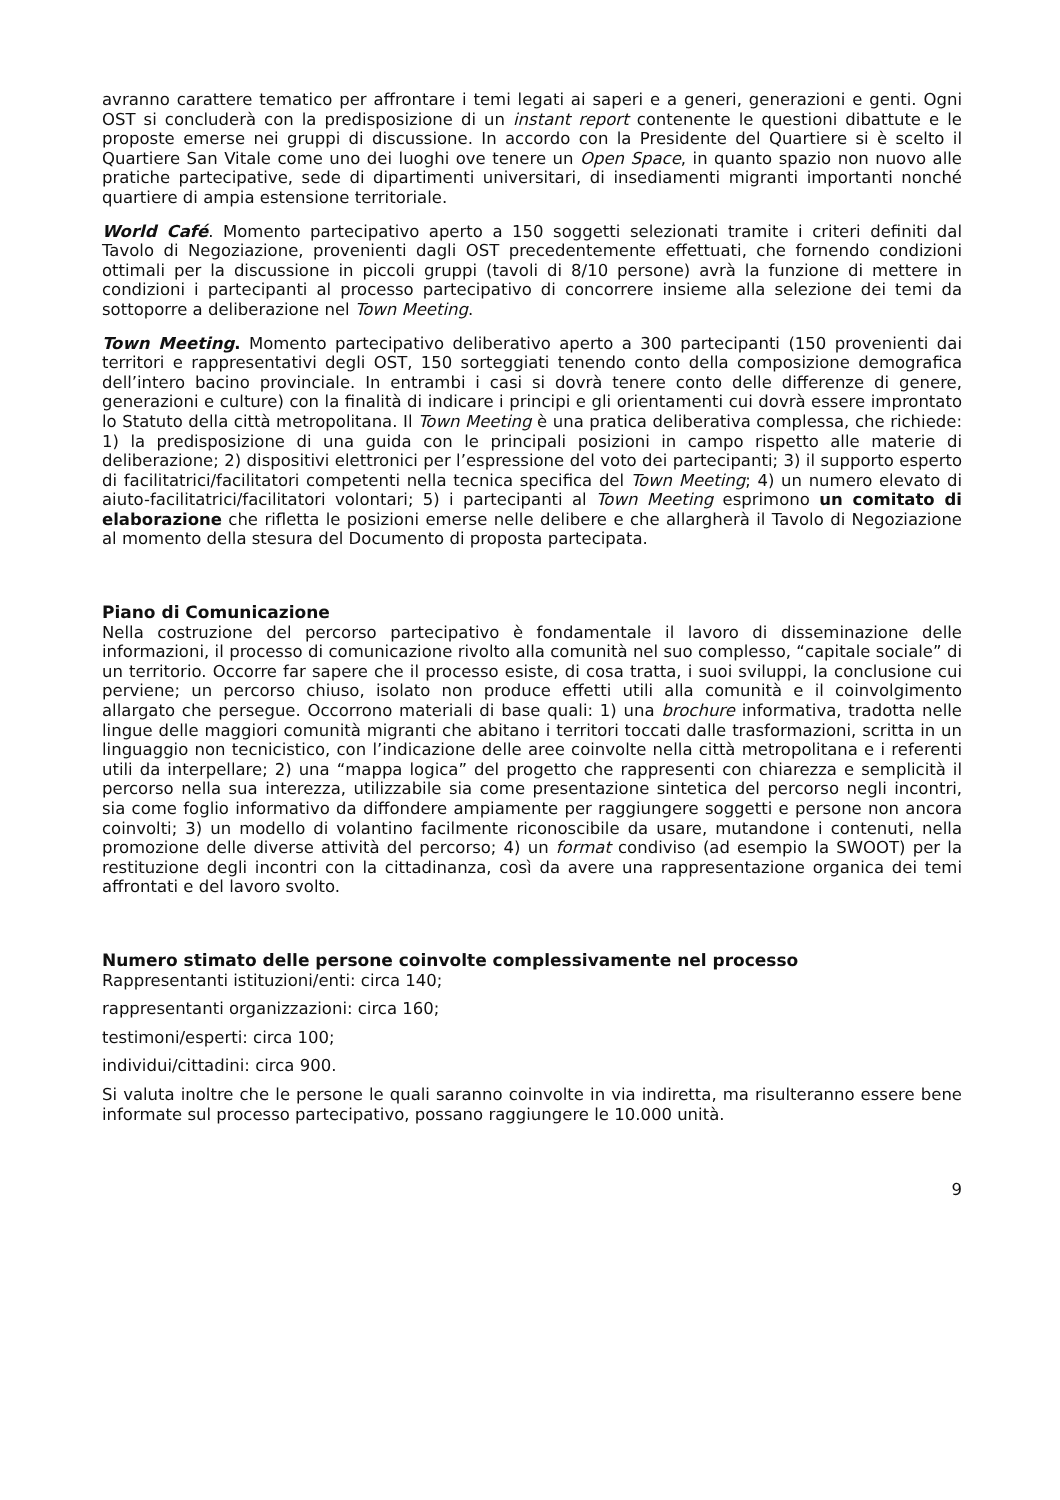avranno carattere tematico per affrontare i temi legati ai saperi e a generi, generazioni e genti. Ogni OST si concluderà con la predisposizione di un instant report contenente le questioni dibattute e le proposte emerse nei gruppi di discussione. In accordo con la Presidente del Quartiere si è scelto il Quartiere San Vitale come uno dei luoghi ove tenere un Open Space, in quanto spazio non nuovo alle pratiche partecipative, sede di dipartimenti universitari, di insediamenti migranti importanti nonché quartiere di ampia estensione territoriale.
World Café. Momento partecipativo aperto a 150 soggetti selezionati tramite i criteri definiti dal Tavolo di Negoziazione, provenienti dagli OST precedentemente effettuati, che fornendo condizioni ottimali per la discussione in piccoli gruppi (tavoli di 8/10 persone) avrà la funzione di mettere in condizioni i partecipanti al processo partecipativo di concorrere insieme alla selezione dei temi da sottoporre a deliberazione nel Town Meeting.
Town Meeting. Momento partecipativo deliberativo aperto a 300 partecipanti (150 provenienti dai territori e rappresentativi degli OST, 150 sorteggiati tenendo conto della composizione demografica dell’intero bacino provinciale. In entrambi i casi si dovrà tenere conto delle differenze di genere, generazioni e culture) con la finalità di indicare i principi e gli orientamenti cui dovrà essere improntato lo Statuto della città metropolitana. Il Town Meeting è una pratica deliberativa complessa, che richiede: 1) la predisposizione di una guida con le principali posizioni in campo rispetto alle materie di deliberazione; 2) dispositivi elettronici per l’espressione del voto dei partecipanti; 3) il supporto esperto di facilitatrici/facilitatori competenti nella tecnica specifica del Town Meeting; 4) un numero elevato di aiuto-facilitatrici/facilitatori volontari; 5) i partecipanti al Town Meeting esprimono un comitato di elaborazione che rifletta le posizioni emerse nelle delibere e che allargherà il Tavolo di Negoziazione al momento della stesura del Documento di proposta partecipata.
Piano di Comunicazione
Nella costruzione del percorso partecipativo è fondamentale il lavoro di disseminazione delle informazioni, il processo di comunicazione rivolto alla comunità nel suo complesso, “capitale sociale” di un territorio. Occorre far sapere che il processo esiste, di cosa tratta, i suoi sviluppi, la conclusione cui perviene; un percorso chiuso, isolato non produce effetti utili alla comunità e il coinvolgimento allargato che persegue. Occorrono materiali di base quali: 1) una brochure informativa, tradotta nelle lingue delle maggiori comunità migranti che abitano i territori toccati dalle trasformazioni, scritta in un linguaggio non tecnicistico, con l’indicazione delle aree coinvolte nella città metropolitana e i referenti utili da interpellare; 2) una “mappa logica” del progetto che rappresenti con chiarezza e semplicità il percorso nella sua interezza, utilizzabile sia come presentazione sintetica del percorso negli incontri, sia come foglio informativo da diffondere ampiamente per raggiungere soggetti e persone non ancora coinvolti; 3) un modello di volantino facilmente riconoscibile da usare, mutandone i contenuti, nella promozione delle diverse attività del percorso; 4) un format condiviso (ad esempio la SWOOT) per la restituzione degli incontri con la cittadinanza, così da avere una rappresentazione organica dei temi affrontati e del lavoro svolto.
Numero stimato delle persone coinvolte complessivamente nel processo
Rappresentanti istituzioni/enti: circa 140;
rappresentanti organizzazioni: circa 160;
testimoni/esperti: circa 100;
individui/cittadini: circa 900.
Si valuta inoltre che le persone le quali saranno coinvolte in via indiretta, ma risulteranno essere bene informate sul processo partecipativo, possano raggiungere le 10.000 unità.
9